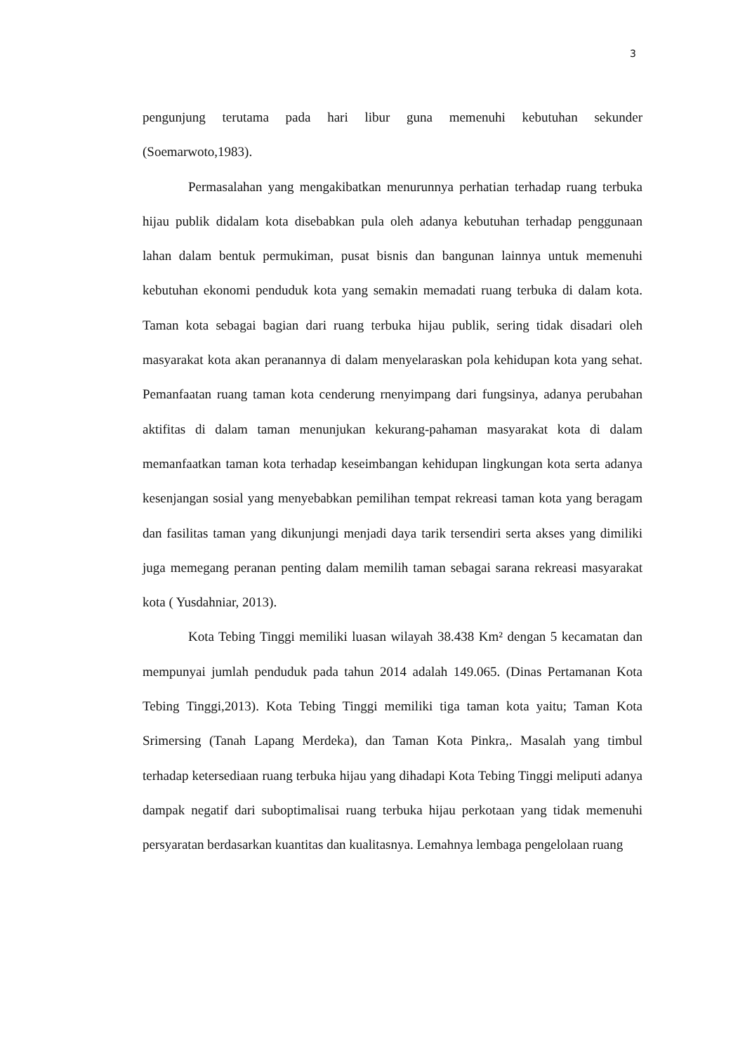3
pengunjung terutama pada hari libur guna memenuhi kebutuhan sekunder (Soemarwoto,1983).
Permasalahan yang mengakibatkan menurunnya perhatian terhadap ruang terbuka hijau publik didalam kota disebabkan pula oleh adanya kebutuhan terhadap penggunaan lahan dalam bentuk permukiman, pusat bisnis dan bangunan lainnya untuk memenuhi kebutuhan ekonomi penduduk kota yang semakin memadati ruang terbuka di dalam kota. Taman kota sebagai bagian dari ruang terbuka hijau publik, sering tidak disadari oleh masyarakat kota akan peranannya di dalam menyelaraskan pola kehidupan kota yang sehat. Pemanfaatan ruang taman kota cenderung rnenyimpang dari fungsinya, adanya perubahan aktifitas di dalam taman menunjukan kekurang-pahaman masyarakat kota di dalam memanfaatkan taman kota terhadap keseimbangan kehidupan lingkungan kota serta adanya kesenjangan sosial yang menyebabkan pemilihan tempat rekreasi taman kota yang beragam dan fasilitas taman yang dikunjungi menjadi daya tarik tersendiri serta akses yang dimiliki juga memegang peranan penting dalam memilih taman sebagai sarana rekreasi masyarakat kota ( Yusdahniar, 2013).
Kota Tebing Tinggi memiliki luasan wilayah 38.438 Km² dengan 5 kecamatan dan mempunyai jumlah penduduk pada tahun 2014 adalah 149.065. (Dinas Pertamanan Kota Tebing Tinggi,2013). Kota Tebing Tinggi memiliki tiga taman kota yaitu; Taman Kota Srimersing (Tanah Lapang Merdeka), dan Taman Kota Pinkra,. Masalah yang timbul terhadap ketersediaan ruang terbuka hijau yang dihadapi Kota Tebing Tinggi meliputi adanya dampak negatif dari suboptimalisai ruang terbuka hijau perkotaan yang tidak memenuhi persyaratan berdasarkan kuantitas dan kualitasnya. Lemahnya lembaga pengelolaan ruang